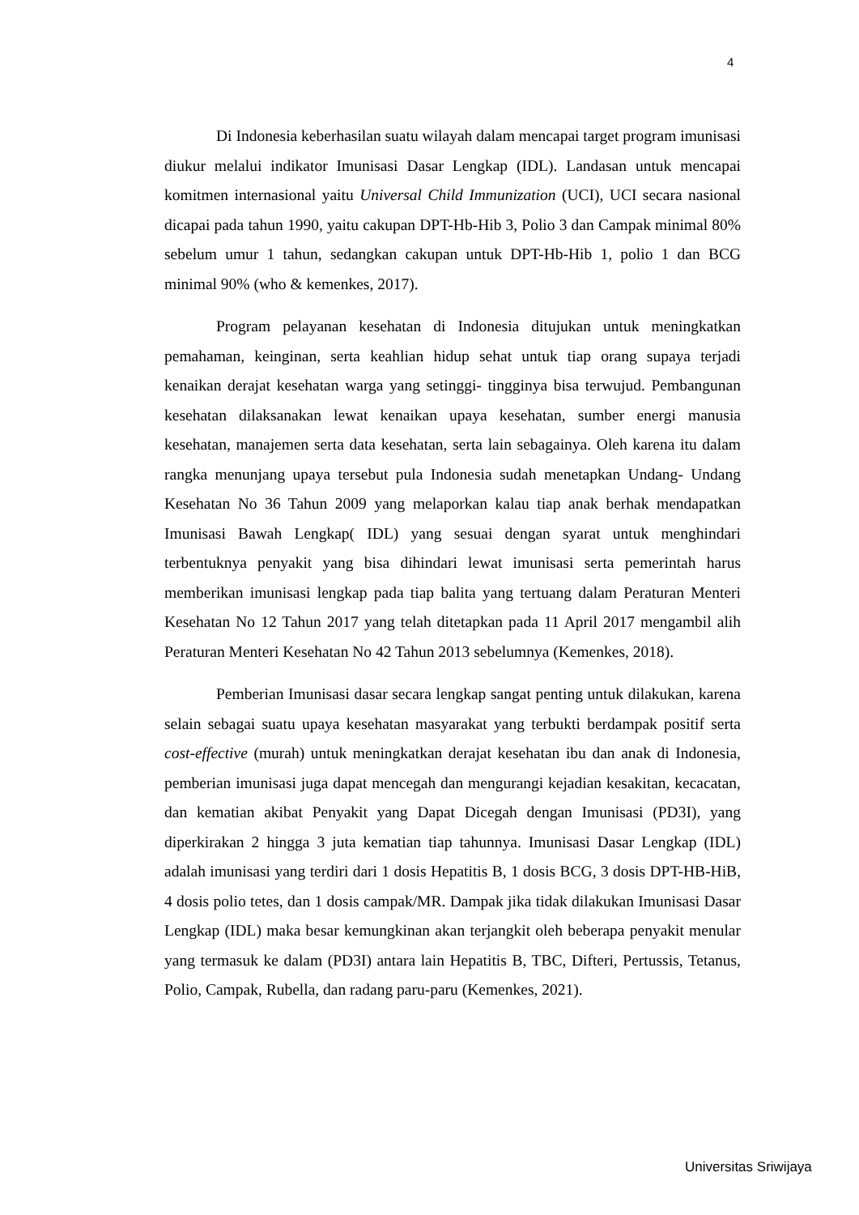4
Di Indonesia keberhasilan suatu wilayah dalam mencapai target program imunisasi diukur melalui indikator Imunisasi Dasar Lengkap (IDL). Landasan untuk mencapai komitmen internasional yaitu Universal Child Immunization (UCI), UCI secara nasional dicapai pada tahun 1990, yaitu cakupan DPT-Hb-Hib 3, Polio 3 dan Campak minimal 80% sebelum umur 1 tahun, sedangkan cakupan untuk DPT-Hb-Hib 1, polio 1 dan BCG minimal 90% (who & kemenkes, 2017).
Program pelayanan kesehatan di Indonesia ditujukan untuk meningkatkan pemahaman, keinginan, serta keahlian hidup sehat untuk tiap orang supaya terjadi kenaikan derajat kesehatan warga yang setinggi- tingginya bisa terwujud. Pembangunan kesehatan dilaksanakan lewat kenaikan upaya kesehatan, sumber energi manusia kesehatan, manajemen serta data kesehatan, serta lain sebagainya. Oleh karena itu dalam rangka menunjang upaya tersebut pula Indonesia sudah menetapkan Undang- Undang Kesehatan No 36 Tahun 2009 yang melaporkan kalau tiap anak berhak mendapatkan Imunisasi Bawah Lengkap( IDL) yang sesuai dengan syarat untuk menghindari terbentuknya penyakit yang bisa dihindari lewat imunisasi serta pemerintah harus memberikan imunisasi lengkap pada tiap balita yang tertuang dalam Peraturan Menteri Kesehatan No 12 Tahun 2017 yang telah ditetapkan pada 11 April 2017 mengambil alih Peraturan Menteri Kesehatan No 42 Tahun 2013 sebelumnya (Kemenkes, 2018).
Pemberian Imunisasi dasar secara lengkap sangat penting untuk dilakukan, karena selain sebagai suatu upaya kesehatan masyarakat yang terbukti berdampak positif serta cost-effective (murah) untuk meningkatkan derajat kesehatan ibu dan anak di Indonesia, pemberian imunisasi juga dapat mencegah dan mengurangi kejadian kesakitan, kecacatan, dan kematian akibat Penyakit yang Dapat Dicegah dengan Imunisasi (PD3I), yang diperkirakan 2 hingga 3 juta kematian tiap tahunnya. Imunisasi Dasar Lengkap (IDL) adalah imunisasi yang terdiri dari 1 dosis Hepatitis B, 1 dosis BCG, 3 dosis DPT-HB-HiB, 4 dosis polio tetes, dan 1 dosis campak/MR. Dampak jika tidak dilakukan Imunisasi Dasar Lengkap (IDL) maka besar kemungkinan akan terjangkit oleh beberapa penyakit menular yang termasuk ke dalam (PD3I) antara lain Hepatitis B, TBC, Difteri, Pertussis, Tetanus, Polio, Campak, Rubella, dan radang paru-paru (Kemenkes, 2021).
Universitas Sriwijaya